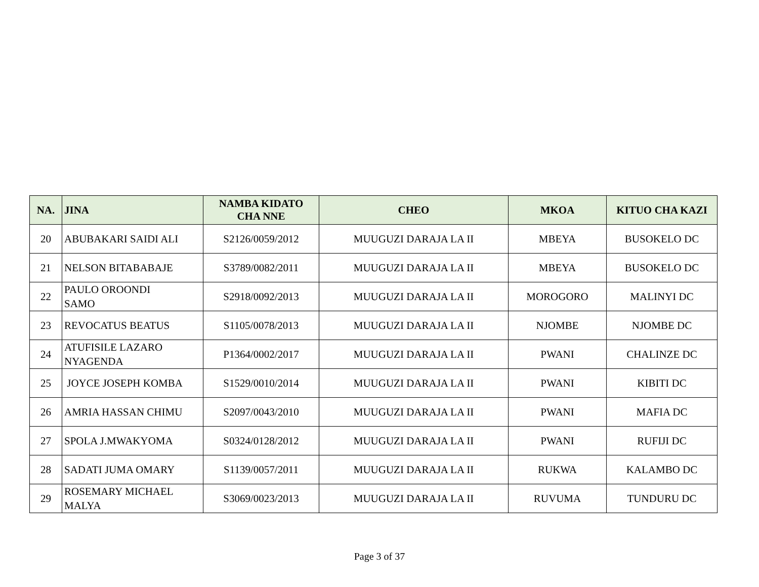| NA. | JINA | NAMBA KIDATO CHA NNE | CHEO | MKOA | KITUO CHA KAZI |
| --- | --- | --- | --- | --- | --- |
| 20 | ABUBAKARI SAIDI ALI | S2126/0059/2012 | MUUGUZI DARAJA LA II | MBEYA | BUSOKELO DC |
| 21 | NELSON BITABABAJE | S3789/0082/2011 | MUUGUZI DARAJA LA II | MBEYA | BUSOKELO DC |
| 22 | PAULO OROONDI SAMO | S2918/0092/2013 | MUUGUZI DARAJA LA II | MOROGORO | MALINYI DC |
| 23 | REVOCATUS BEATUS | S1105/0078/2013 | MUUGUZI DARAJA LA II | NJOMBE | NJOMBE DC |
| 24 | ATUFISILE LAZARO NYAGENDA | P1364/0002/2017 | MUUGUZI DARAJA LA II | PWANI | CHALINZE DC |
| 25 | JOYCE JOSEPH KOMBA | S1529/0010/2014 | MUUGUZI DARAJA LA II | PWANI | KIBITI DC |
| 26 | AMRIA HASSAN CHIMU | S2097/0043/2010 | MUUGUZI DARAJA LA II | PWANI | MAFIA DC |
| 27 | SPOLA J.MWAKYOMA | S0324/0128/2012 | MUUGUZI DARAJA LA II | PWANI | RUFIJI DC |
| 28 | SADATI JUMA OMARY | S1139/0057/2011 | MUUGUZI DARAJA LA II | RUKWA | KALAMBO DC |
| 29 | ROSEMARY MICHAEL MALYA | S3069/0023/2013 | MUUGUZI DARAJA LA II | RUVUMA | TUNDURU DC |
Page 3 of 37